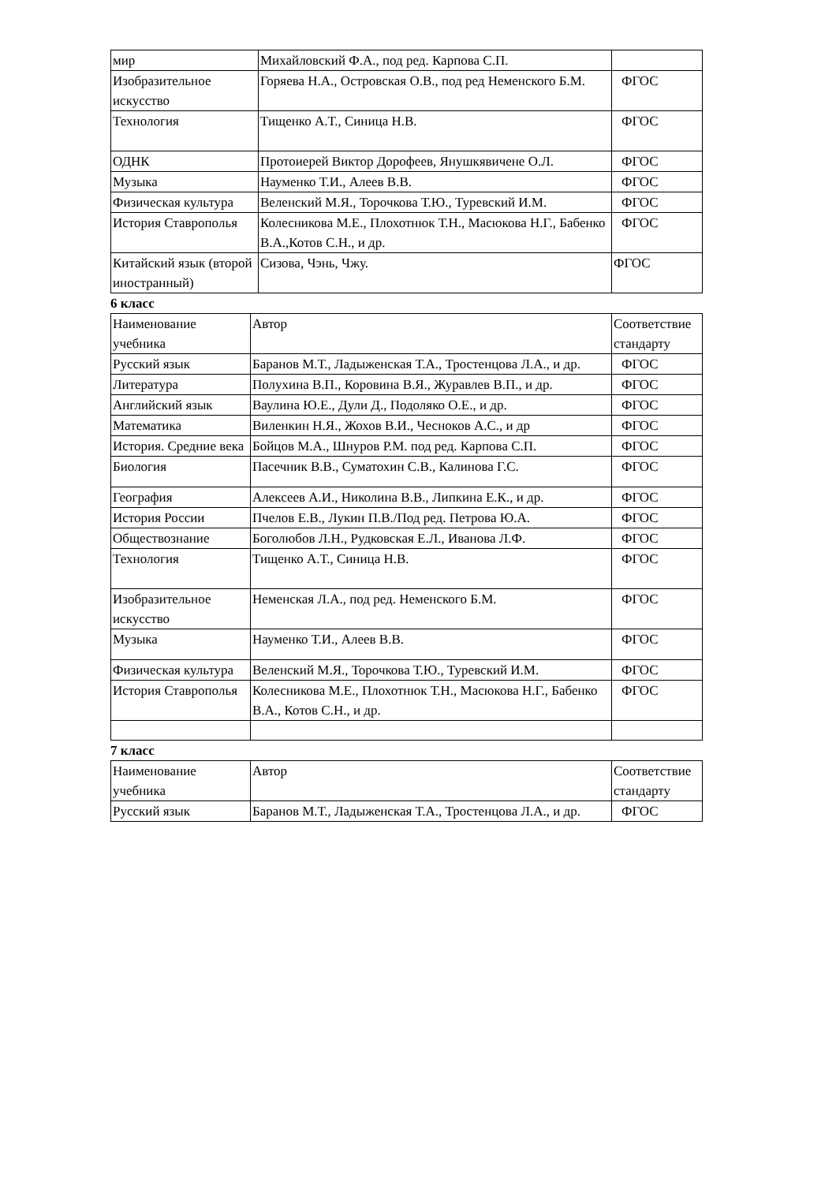| мир | Михайловский Ф.А., под ред. Карпова С.П. | |
| Изобразительное искусство | Горяева Н.А., Островская О.В., под ред Неменского Б.М. | ФГОС |
| Технология | Тищенко А.Т., Синица Н.В. | ФГОС |
| ОДНК | Протоиерей Виктор Дорофеев, Янушкявичене О.Л. | ФГОС |
| Музыка | Науменко Т.И., Алеев В.В. | ФГОС |
| Физическая культура | Веленский М.Я., Торочкова Т.Ю., Туревский И.М. | ФГОС |
| История Ставрополья | Колесникова М.Е., Плохотнюк Т.Н., Масюкова Н.Г., Бабенко В.А.,Котов С.Н., и др. | ФГОС |
| Китайский язык (второй иностранный) | Сизова, Чэнь, Чжу. | ФГОС |
6 класс
| Наименование учебника | Автор | Соответствие стандарту |
| Русский язык | Баранов М.Т., Ладыженская Т.А., Тростенцова Л.А., и др. | ФГОС |
| Литература | Полухина В.П., Коровина В.Я., Журавлев В.П., и др. | ФГОС |
| Английский язык | Ваулина Ю.Е., Дули Д., Подоляко О.Е., и др. | ФГОС |
| Математика | Виленкин Н.Я., Жохов В.И., Чесноков А.С., и др | ФГОС |
| История. Средние века | Бойцов М.А., Шнуров Р.М. под ред. Карпова С.П. | ФГОС |
| Биология | Пасечник В.В., Суматохин С.В., Калинова Г.С. | ФГОС |
| География | Алексеев А.И., Николина В.В., Липкина Е.К., и др. | ФГОС |
| История России | Пчелов Е.В., Лукин П.В./Под ред. Петрова Ю.А. | ФГОС |
| Обществознание | Боголюбов Л.Н., Рудковская Е.Л., Иванова Л.Ф. | ФГОС |
| Технология | Тищенко А.Т., Синица Н.В. | ФГОС |
| Изобразительное искусство | Неменская Л.А., под ред. Неменского Б.М. | ФГОС |
| Музыка | Науменко Т.И., Алеев В.В. | ФГОС |
| Физическая культура | Веленский М.Я., Торочкова Т.Ю., Туревский И.М. | ФГОС |
| История Ставрополья | Колесникова М.Е., Плохотнюк Т.Н., Масюкова Н.Г., Бабенко В.А., Котов С.Н., и др. | ФГОС |
7 класс
| Наименование учебника | Автор | Соответствие стандарту |
| Русский язык | Баранов М.Т., Ладыженская Т.А., Тростенцова Л.А., и др. | ФГОС |